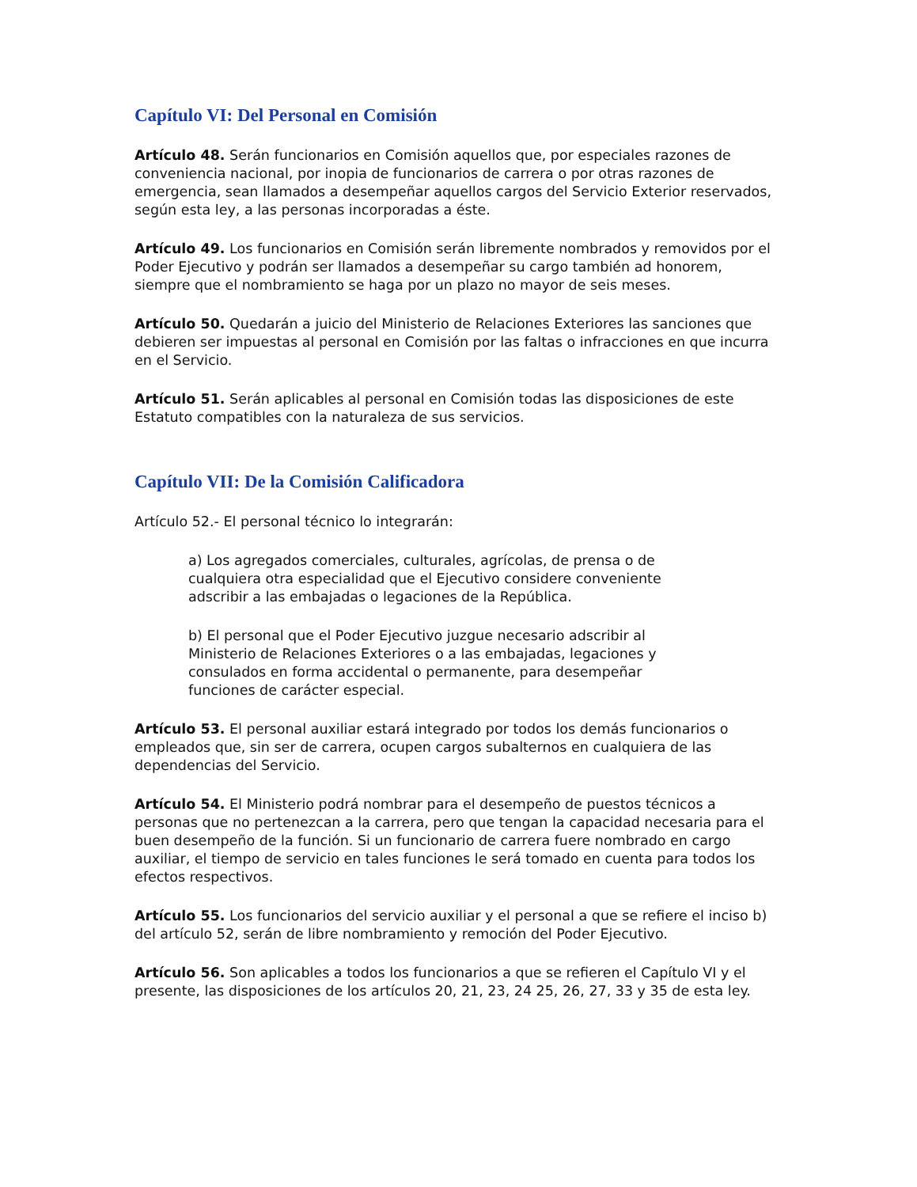Capítulo VI: Del Personal en Comisión
Artículo 48. Serán funcionarios en Comisión aquellos que, por especiales razones de conveniencia nacional, por inopia de funcionarios de carrera o por otras razones de emergencia, sean llamados a desempeñar aquellos cargos del Servicio Exterior reservados, según esta ley, a las personas incorporadas a éste.
Artículo 49. Los funcionarios en Comisión serán libremente nombrados y removidos por el Poder Ejecutivo y podrán ser llamados a desempeñar su cargo también ad honorem, siempre que el nombramiento se haga por un plazo no mayor de seis meses.
Artículo 50. Quedarán a juicio del Ministerio de Relaciones Exteriores las sanciones que debieren ser impuestas al personal en Comisión por las faltas o infracciones en que incurra en el Servicio.
Artículo 51. Serán aplicables al personal en Comisión todas las disposiciones de este Estatuto compatibles con la naturaleza de sus servicios.
Capítulo VII: De la Comisión Calificadora
Artículo 52.- El personal técnico lo integrarán:
a) Los agregados comerciales, culturales, agrícolas, de prensa o de cualquiera otra especialidad que el Ejecutivo considere conveniente adscribir a las embajadas o legaciones de la República.
b) El personal que el Poder Ejecutivo juzgue necesario adscribir al Ministerio de Relaciones Exteriores o a las embajadas, legaciones y consulados en forma accidental o permanente, para desempeñar funciones de carácter especial.
Artículo 53. El personal auxiliar estará integrado por todos los demás funcionarios o empleados que, sin ser de carrera, ocupen cargos subalternos en cualquiera de las dependencias del Servicio.
Artículo 54. El Ministerio podrá nombrar para el desempeño de puestos técnicos a personas que no pertenezcan a la carrera, pero que tengan la capacidad necesaria para el buen desempeño de la función. Si un funcionario de carrera fuere nombrado en cargo auxiliar, el tiempo de servicio en tales funciones le será tomado en cuenta para todos los efectos respectivos.
Artículo 55. Los funcionarios del servicio auxiliar y el personal a que se refiere el inciso b) del artículo 52, serán de libre nombramiento y remoción del Poder Ejecutivo.
Artículo 56. Son aplicables a todos los funcionarios a que se refieren el Capítulo VI y el presente, las disposiciones de los artículos 20, 21, 23, 24 25, 26, 27, 33 y 35 de esta ley.